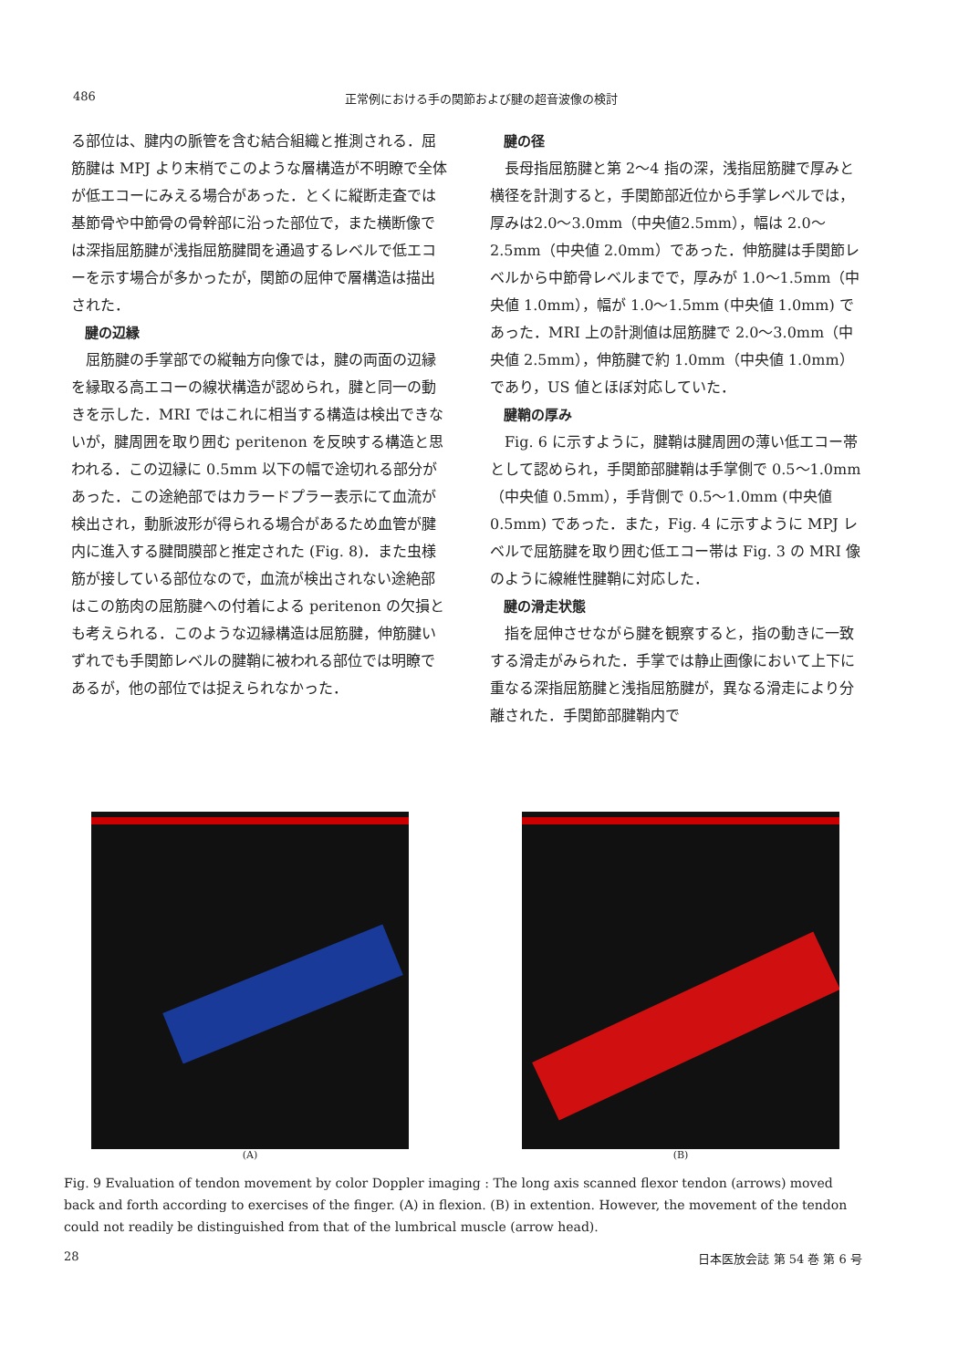486 正常例における手の関節および腱の超音波像の検討
る部位は、腱内の脈管を含む結合組織と推測される．屈筋腱は MPJ より末梢でこのような層構造が不明瞭で全体が低エコーにみえる場合があった．とくに縦断走査では基節骨や中節骨の骨幹部に沿った部位で，また横断像では深指屈筋腱が浅指屈筋腱間を通過するレベルで低エコーを示す場合が多かったが，関節の屈伸で層構造は描出された．
腱の辺縁
屈筋腱の手掌部での縦軸方向像では，腱の両面の辺縁を縁取る高エコーの線状構造が認められ，腱と同一の動きを示した．MRI ではこれに相当する構造は検出できないが，腱周囲を取り囲む peritenon を反映する構造と思われる．この辺縁に 0.5mm 以下の幅で途切れる部分があった．この途絶部ではカラードプラー表示にて血流が検出され，動脈波形が得られる場合があるため血管が腱内に進入する腱間膜部と推定された (Fig. 8)．また虫様筋が接している部位なので，血流が検出されない途絶部はこの筋肉の屈筋腱への付着による peritenon の欠損とも考えられる．このような辺縁構造は屈筋腱，伸筋腱いずれでも手関節レベルの腱鞘に被われる部位では明瞭であるが，他の部位では捉えられなかった．
腱の径
長母指屈筋腱と第 2～4 指の深，浅指屈筋腱で厚みと横径を計測すると，手関節部近位から手掌レベルでは，厚みは2.0～3.0mm（中央値2.5mm），幅は 2.0～2.5mm（中央値 2.0mm）であった．伸筋腱は手関節レベルから中節骨レベルまでで，厚みが 1.0～1.5mm（中央値 1.0mm），幅が 1.0～1.5mm (中央値 1.0mm) であった．MRI 上の計測値は屈筋腱で 2.0～3.0mm（中央値 2.5mm），伸筋腱で約 1.0mm（中央値 1.0mm）であり，US 値とほぼ対応していた．
腱鞘の厚み
Fig. 6 に示すように，腱鞘は腱周囲の薄い低エコー帯として認められ，手関節部腱鞘は手掌側で 0.5～1.0mm（中央値 0.5mm），手背側で 0.5～1.0mm (中央値 0.5mm) であった．また，Fig. 4 に示すように MPJ レベルで屈筋腱を取り囲む低エコー帯は Fig. 3 の MRI 像のように線維性腱鞘に対応した．
腱の滑走状態
指を屈伸させながら腱を観察すると，指の動きに一致する滑走がみられた．手掌では静止画像において上下に重なる深指屈筋腱と浅指屈筋腱が，異なる滑走により分離された．手関節部腱鞘内で
(A) (B)
Fig. 9 Evaluation of tendon movement by color Doppler imaging : The long axis scanned flexor tendon (arrows) moved back and forth according to exercises of the finger. (A) in flexion. (B) in extention. However, the movement of the tendon could not readily be distinguished from that of the lumbrical muscle (arrow head).
28 日本医放会誌 第 54 巻 第 6 号